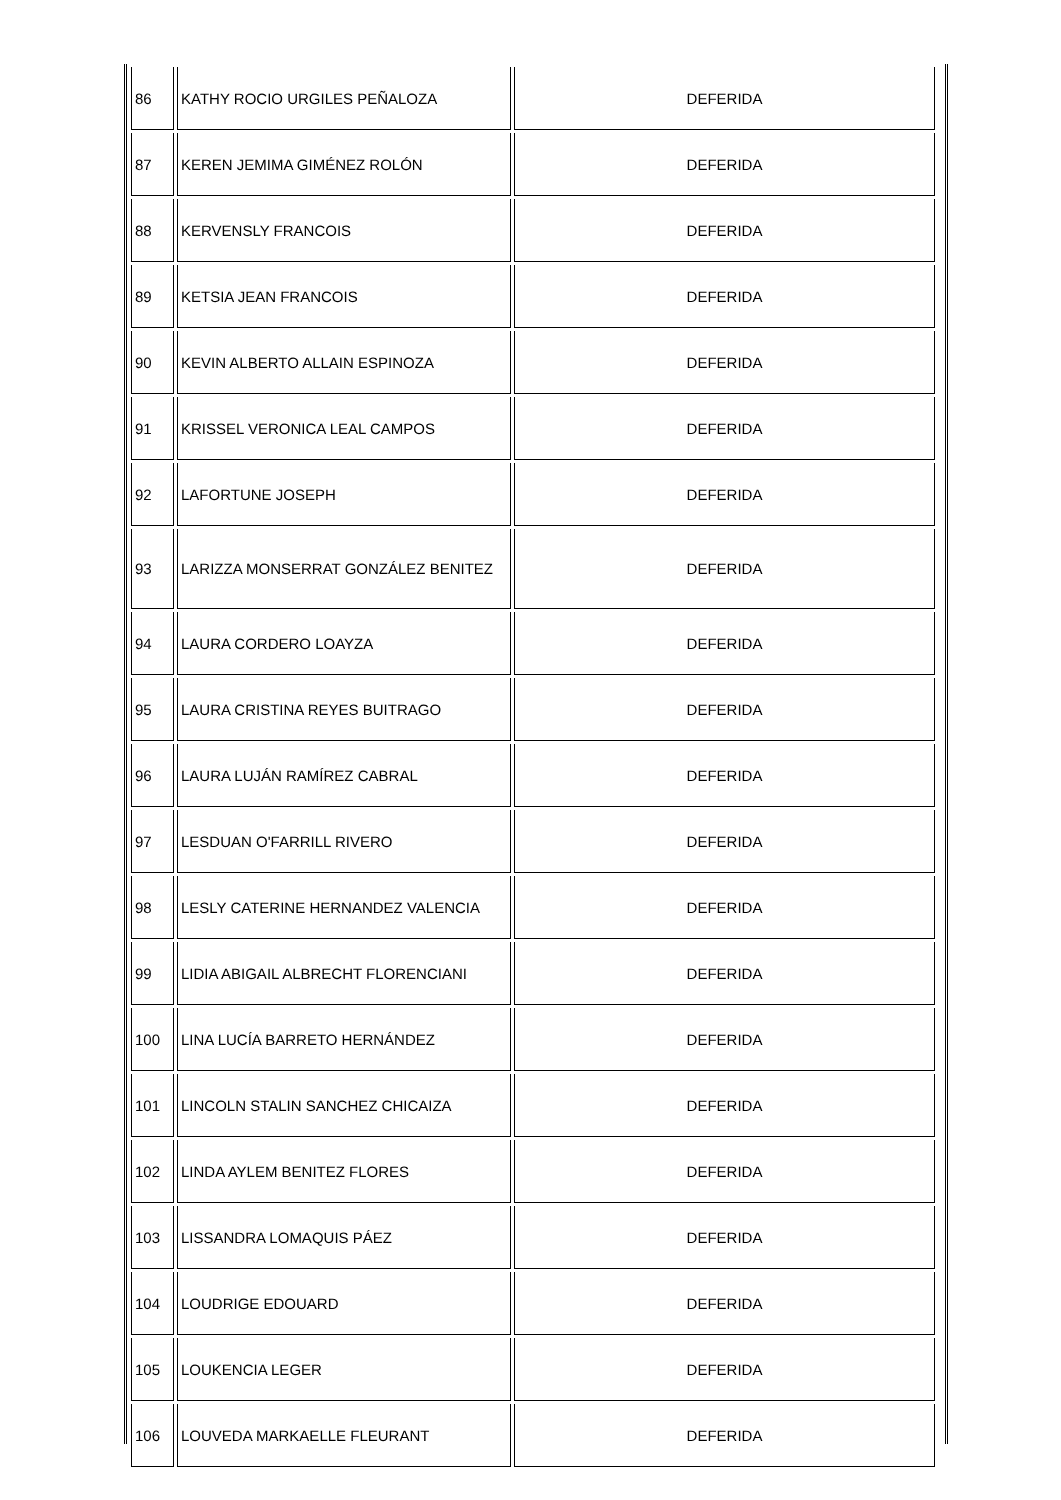| 86 | KATHY ROCIO URGILES PEÑALOZA | DEFERIDA |
| 87 | KEREN JEMIMA GIMÉNEZ ROLÓN | DEFERIDA |
| 88 | KERVENSLY FRANCOIS | DEFERIDA |
| 89 | KETSIA JEAN FRANCOIS | DEFERIDA |
| 90 | KEVIN ALBERTO ALLAIN ESPINOZA | DEFERIDA |
| 91 | KRISSEL VERONICA LEAL CAMPOS | DEFERIDA |
| 92 | LAFORTUNE JOSEPH | DEFERIDA |
| 93 | LARIZZA MONSERRAT GONZÁLEZ BENITEZ | DEFERIDA |
| 94 | LAURA CORDERO LOAYZA | DEFERIDA |
| 95 | LAURA CRISTINA REYES BUITRAGO | DEFERIDA |
| 96 | LAURA LUJÁN RAMÍREZ CABRAL | DEFERIDA |
| 97 | LESDUAN O'FARRILL RIVERO | DEFERIDA |
| 98 | LESLY CATERINE HERNANDEZ VALENCIA | DEFERIDA |
| 99 | LIDIA ABIGAIL ALBRECHT FLORENCIANI | DEFERIDA |
| 100 | LINA LUCÍA BARRETO HERNÁNDEZ | DEFERIDA |
| 101 | LINCOLN STALIN SANCHEZ CHICAIZA | DEFERIDA |
| 102 | LINDA AYLEM BENITEZ FLORES | DEFERIDA |
| 103 | LISSANDRA LOMAQUIS PÁEZ | DEFERIDA |
| 104 | LOUDRIGE EDOUARD | DEFERIDA |
| 105 | LOUKENCIA LEGER | DEFERIDA |
| 106 | LOUVEDA MARKAELLE FLEURANT | DEFERIDA |